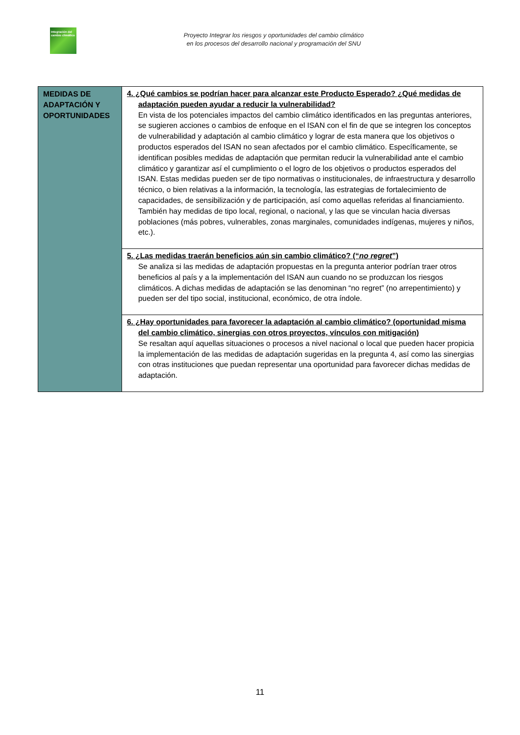Integración del cambio climático
Proyecto Integrar los riesgos y oportunidades del cambio climático
en los procesos del desarrollo nacional y programación del SNU
| MEDIDAS DE ADAPTACIÓN Y OPORTUNIDADES | 4. ¿Qué cambios se podrían hacer para alcanzar este Producto Esperado? ¿Qué medidas de adaptación pueden ayudar a reducir la vulnerabilidad? En vista de los potenciales impactos del cambio climático identificados en las preguntas anteriores, se sugieren acciones o cambios de enfoque en el ISAN con el fin de que se integren los conceptos de vulnerabilidad y adaptación al cambio climático y lograr de esta manera que los objetivos o productos esperados del ISAN no sean afectados por el cambio climático. Específicamente, se identifican posibles medidas de adaptación que permitan reducir la vulnerabilidad ante el cambio climático y garantizar así el cumplimiento o el logro de los objetivos o productos esperados del ISAN. Estas medidas pueden ser de tipo normativas o institucionales, de infraestructura y desarrollo técnico, o bien relativas a la información, la tecnología, las estrategias de fortalecimiento de capacidades, de sensibilización y de participación, así como aquellas referidas al financiamiento. También hay medidas de tipo local, regional, o nacional, y las que se vinculan hacia diversas poblaciones (más pobres, vulnerables, zonas marginales, comunidades indígenas, mujeres y niños, etc.). |
| | 5. ¿Las medidas traerán beneficios aún sin cambio climático? (“ no regret ”) Se analiza si las medidas de adaptación propuestas en la pregunta anterior podrían traer otros beneficios al país y a la implementación del ISAN aun cuando no se produzcan los riesgos climáticos. A dichas medidas de adaptación se las denominan “no regret” (no arrepentimiento) y pueden ser del tipo social, institucional, económico, de otra índole. |
| | 6. ¿Hay oportunidades para favorecer la adaptación al cambio climático? (oportunidad misma del cambio climático, sinergias con otros proyectos, vínculos con mitigación) Se resaltan aquí aquellas situaciones o procesos a nivel nacional o local que pueden hacer propicia la implementación de las medidas de adaptación sugeridas en la pregunta 4, así como las sinergias con otras instituciones que puedan representar una oportunidad para favorecer dichas medidas de adaptación. |
11